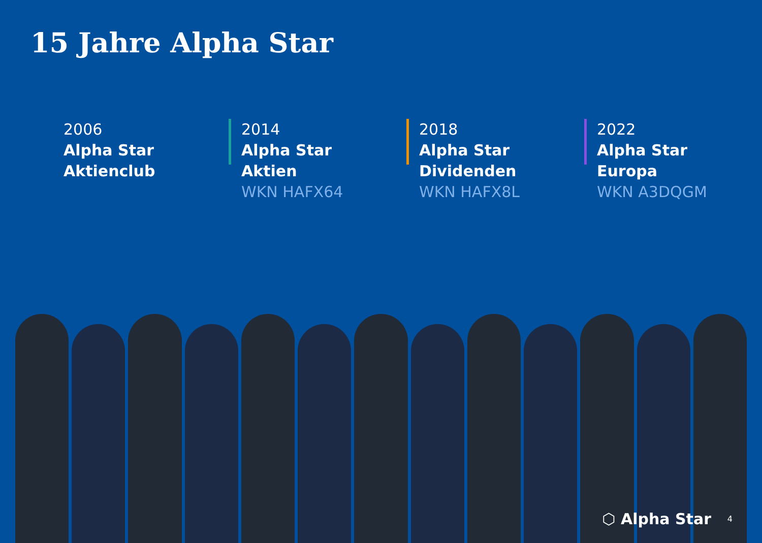15 Jahre Alpha Star
2006
Alpha Star
Aktienclub
2014
Alpha Star
Aktien
WKN HAFX64
2018
Alpha Star
Dividenden
WKN HAFX8L
2022
Alpha Star
Europa
WKN A3DQGM
⬡ Alpha Star 4